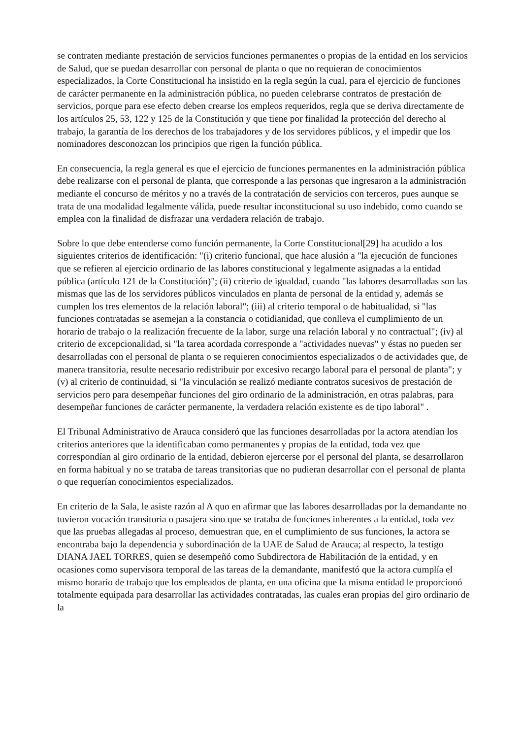se contraten mediante prestación de servicios funciones permanentes o propias de la entidad en los servicios de Salud, que se puedan desarrollar con personal de planta o que no requieran de conocimientos especializados, la Corte Constitucional ha insistido en la regla según la cual, para el ejercicio de funciones de carácter permanente en la administración pública, no pueden celebrarse contratos de prestación de servicios, porque para ese efecto deben crearse los empleos requeridos, regla que se deriva directamente de los artículos 25, 53, 122 y 125 de la Constitución y que tiene por finalidad la protección del derecho al trabajo, la garantía de los derechos de los trabajadores y de los servidores públicos, y el impedir que los nominadores desconozcan los principios que rigen la función pública.
En consecuencia, la regla general es que el ejercicio de funciones permanentes en la administración pública debe realizarse con el personal de planta, que corresponde a las personas que ingresaron a la administración mediante el concurso de méritos y no a través de la contratación de servicios con terceros, pues aunque se trata de una modalidad legalmente válida, puede resultar inconstitucional su uso indebido, como cuando se emplea con la finalidad de disfrazar una verdadera relación de trabajo.
Sobre lo que debe entenderse como función permanente, la Corte Constitucional[29] ha acudido a los siguientes criterios de identificación: "(i) criterio funcional, que hace alusión a "la ejecución de funciones que se refieren al ejercicio ordinario de las labores constitucional y legalmente asignadas a la entidad pública (artículo 121 de la Constitución)"; (ii) criterio de igualdad, cuando "las labores desarrolladas son las mismas que las de los servidores públicos vinculados en planta de personal de la entidad y, además se cumplen los tres elementos de la relación laboral"; (iii) al criterio temporal o de habitualidad, si "las funciones contratadas se asemejan a la constancia o cotidianidad, que conlleva el cumplimiento de un horario de trabajo o la realización frecuente de la labor, surge una relación laboral y no contractual"; (iv) al criterio de excepcionalidad, si "la tarea acordada corresponde a "actividades nuevas" y éstas no pueden ser desarrolladas con el personal de planta o se requieren conocimientos especializados o de actividades que, de manera transitoria, resulte necesario redistribuir por excesivo recargo laboral para el personal de planta"; y (v) al criterio de continuidad, si "la vinculación se realizó mediante contratos sucesivos de prestación de servicios pero para desempeñar funciones del giro ordinario de la administración, en otras palabras, para desempeñar funciones de carácter permanente, la verdadera relación existente es de tipo laboral" .
El Tribunal Administrativo de Arauca consideró que las funciones desarrolladas por la actora atendían los criterios anteriores que la identificaban como permanentes y propias de la entidad, toda vez que correspondían al giro ordinario de la entidad, debieron ejercerse por el personal del planta, se desarrollaron en forma habitual y no se trataba de tareas transitorias que no pudieran desarrollar con el personal de planta o que requerían conocimientos especializados.
En criterio de la Sala, le asiste razón al A quo en afirmar que las labores desarrolladas por la demandante no tuvieron vocación transitoria o pasajera sino que se trataba de funciones inherentes a la entidad, toda vez que las pruebas allegadas al proceso, demuestran que, en el cumplimiento de sus funciones, la actora se encontraba bajo la dependencia y subordinación de la UAE de Salud de Arauca; al respecto, la testigo DIANA JAEL TORRES, quien se desempeñó como Subdirectora de Habilitación de la entidad, y en ocasiones como supervisora temporal de las tareas de la demandante, manifestó que la actora cumplía el mismo horario de trabajo que los empleados de planta, en una oficina que la misma entidad le proporcionó totalmente equipada para desarrollar las actividades contratadas, las cuales eran propias del giro ordinario de la